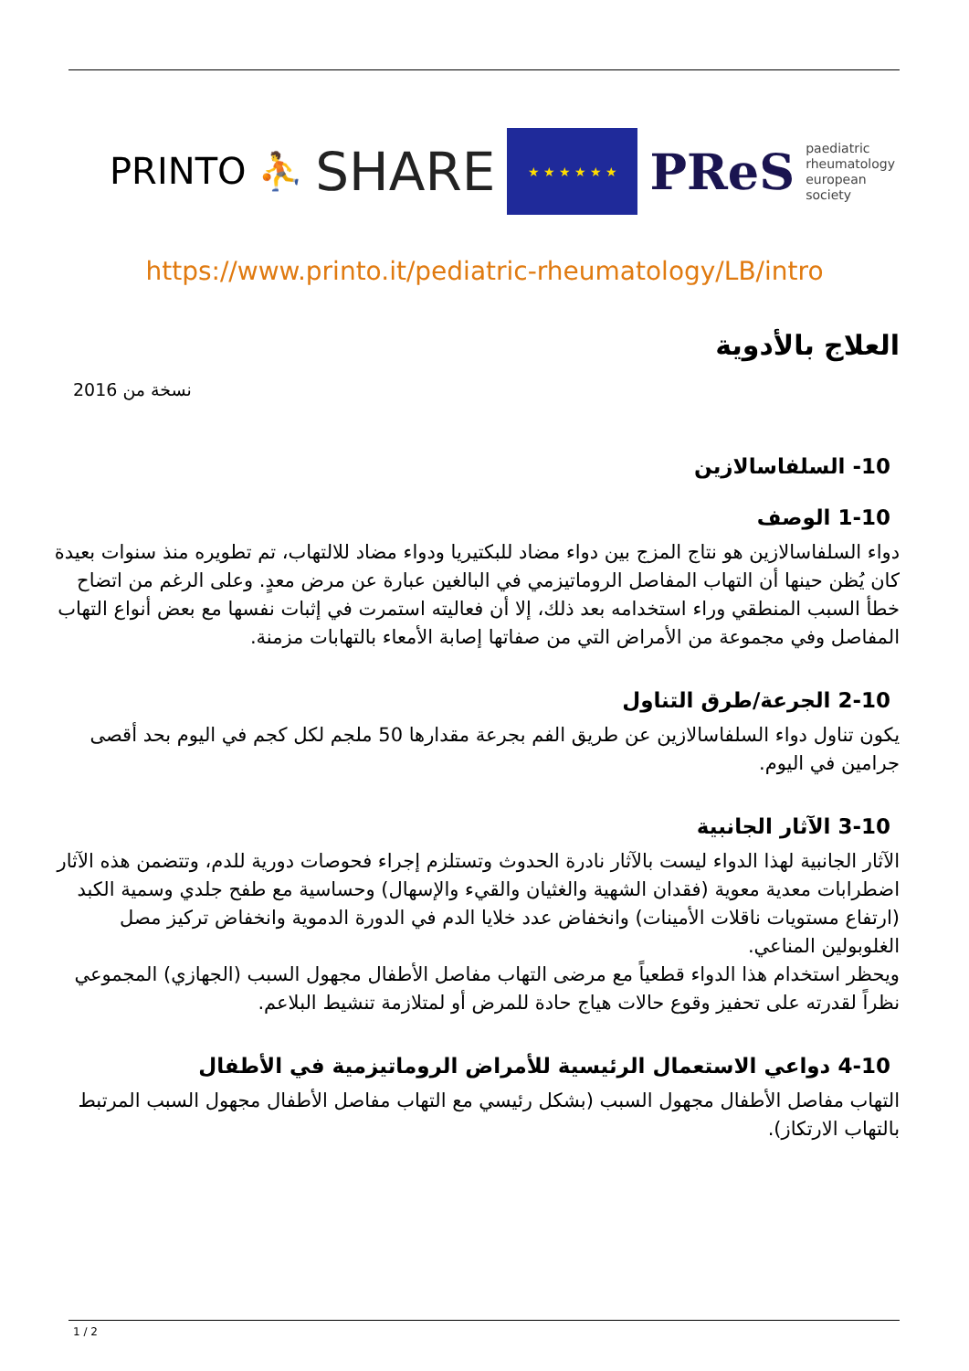PRINTO ⛹
SHARE
★ ★ ★ ★ ★ ★
PReS paediatric
rheumatology
european
society
https://www.printo.it/pediatric-rheumatology/LB/intro
العلاج بالأدوية
نسخة من 2016
10- السلفاسالازين
1-10 الوصف
دواء السلفاسالازين هو نتاج المزج بين دواء مضاد للبكتيريا ودواء مضاد للالتهاب، تم تطويره منذ سنوات بعيدة كان يُظن حينها أن التهاب المفاصل الروماتيزمي في البالغين عبارة عن مرض معدٍ. وعلى الرغم من اتضاح خطأ السبب المنطقي وراء استخدامه بعد ذلك، إلا أن فعاليته استمرت في إثبات نفسها مع بعض أنواع التهاب المفاصل وفي مجموعة من الأمراض التي من صفاتها إصابة الأمعاء بالتهابات مزمنة.
2-10 الجرعة/طرق التناول
يكون تناول دواء السلفاسالازين عن طريق الفم بجرعة مقدارها 50 ملجم لكل كجم في اليوم بحد أقصى جرامين في اليوم.
3-10 الآثار الجانبية
الآثار الجانبية لهذا الدواء ليست بالآثار نادرة الحدوث وتستلزم إجراء فحوصات دورية للدم، وتتضمن هذه الآثار اضطرابات معدية معوية (فقدان الشهية والغثيان والقيء والإسهال) وحساسية مع طفح جلدي وسمية الكبد (ارتفاع مستويات ناقلات الأمينات) وانخفاض عدد خلايا الدم في الدورة الدموية وانخفاض تركيز مصل الغلوبولين المناعي.
ويحظر استخدام هذا الدواء قطعياً مع مرضى التهاب مفاصل الأطفال مجهول السبب (الجهازي) المجموعي نظراً لقدرته على تحفيز وقوع حالات هياج حادة للمرض أو لمتلازمة تنشيط البلاعم.
4-10 دواعي الاستعمال الرئيسية للأمراض الروماتيزمية في الأطفال
التهاب مفاصل الأطفال مجهول السبب (بشكل رئيسي مع التهاب مفاصل الأطفال مجهول السبب المرتبط بالتهاب الارتكاز).
1 / 2